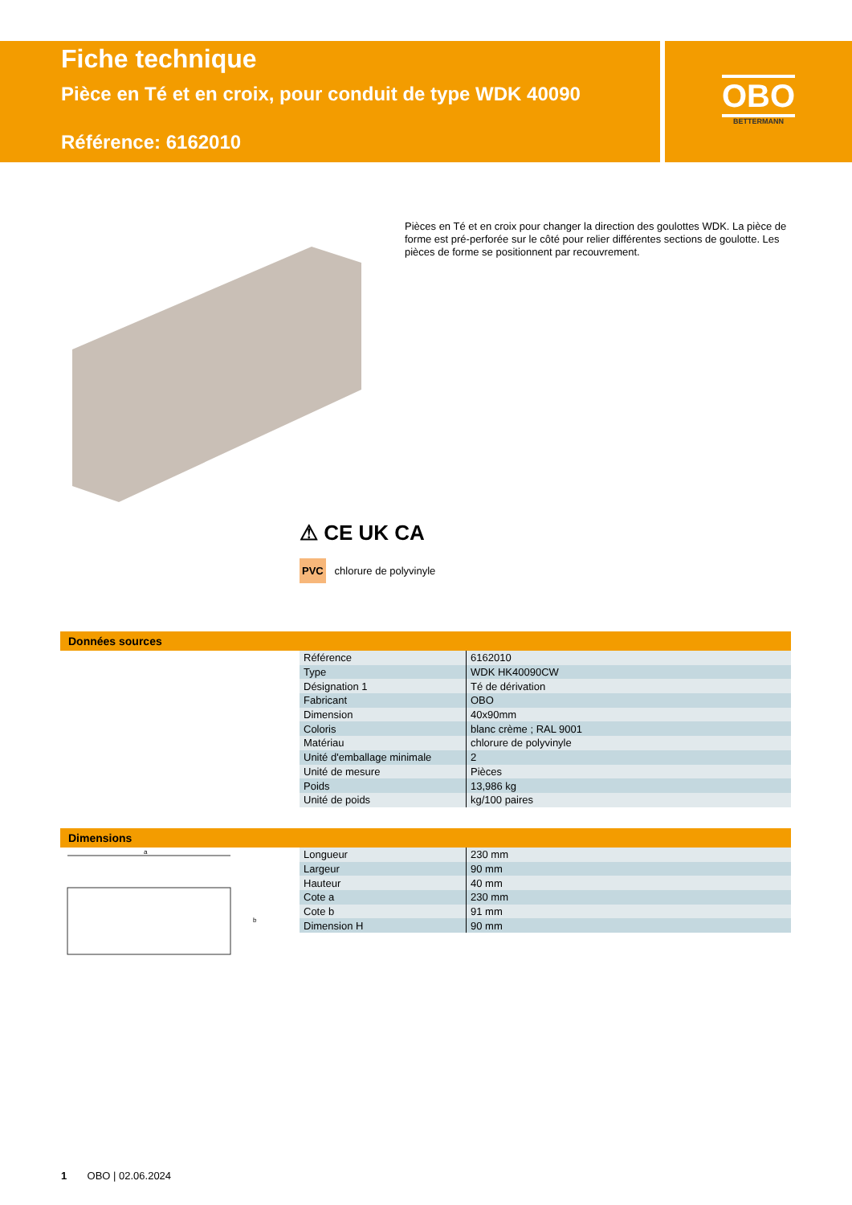Fiche technique
Pièce en Té et en croix, pour conduit de type WDK 40090
Référence: 6162010
OBO
BETTERMANN
Pièces en Té et en croix pour changer la direction des goulottes WDK. La pièce de forme est pré-perforée sur le côté pour relier différentes sections de goulotte. Les pièces de forme se positionnent par recouvrement.
⚠ CE UK CA
PVC chlorure de polyvinyle
Données sources
| Référence | 6162010 |
| Type | WDK HK40090CW |
| Désignation 1 | Té de dérivation |
| Fabricant | OBO |
| Dimension | 40x90mm |
| Coloris | blanc crème ; RAL 9001 |
| Matériau | chlorure de polyvinyle |
| Unité d'emballage minimale | 2 |
| Unité de mesure | Pièces |
| Poids | 13,986 kg |
| Unité de poids | kg/100 paires |
Dimensions
a
b
| Longueur | 230 mm |
| Largeur | 90 mm |
| Hauteur | 40 mm |
| Cote a | 230 mm |
| Cote b | 91 mm |
| Dimension H | 90 mm |
1 OBO | 02.06.2024